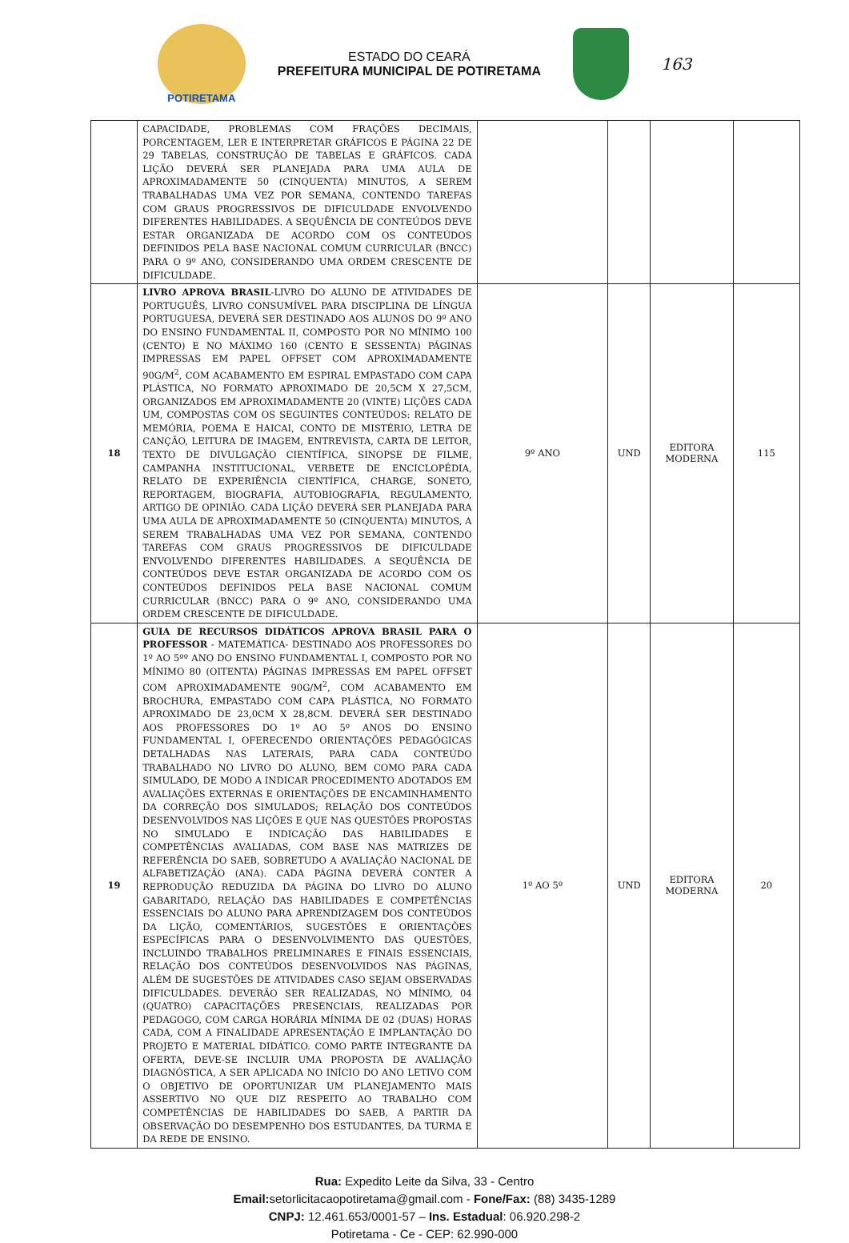POTIRETAMA
ESTADO DO CEARÁ
PREFEITURA MUNICIPAL DE POTIRETAMA
163
| | CAPACIDADE, PROBLEMAS COM FRAÇÕES DECIMAIS, PORCENTAGEM, LER E INTERPRETAR GRÁFICOS E PÁGINA 22 DE 29 TABELAS, CONSTRUÇÃO DE TABELAS E GRÁFICOS. CADA LIÇÃO DEVERÁ SER PLANEJADA PARA UMA AULA DE APROXIMADAMENTE 50 (CINQUENTA) MINUTOS, A SEREM TRABALHADAS UMA VEZ POR SEMANA, CONTENDO TAREFAS COM GRAUS PROGRESSIVOS DE DIFICULDADE ENVOLVENDO DIFERENTES HABILIDADES. A SEQUÊNCIA DE CONTEÚDOS DEVE ESTAR ORGANIZADA DE ACORDO COM OS CONTEÚDOS DEFINIDOS PELA BASE NACIONAL COMUM CURRICULAR (BNCC) PARA O 9º ANO, CONSIDERANDO UMA ORDEM CRESCENTE DE DIFICULDADE. | | | | |
| 18 | LIVRO APROVA BRASIL -LIVRO DO ALUNO DE ATIVIDADES DE PORTUGUÊS, LIVRO CONSUMÍVEL PARA DISCIPLINA DE LÍNGUA PORTUGUESA, DEVERÁ SER DESTINADO AOS ALUNOS DO 9º ANO DO ENSINO FUNDAMENTAL II, COMPOSTO POR NO MÍNIMO 100 (CENTO) E NO MÁXIMO 160 (CENTO E SESSENTA) PÁGINAS IMPRESSAS EM PAPEL OFFSET COM APROXIMADAMENTE 90G/M<sup>2</sup>, COM ACABAMENTO EM ESPIRAL EMPASTADO COM CAPA PLÁSTICA, NO FORMATO APROXIMADO DE 20,5CM X 27,5CM, ORGANIZADOS EM APROXIMADAMENTE 20 (VINTE) LIÇÕES CADA UM, COMPOSTAS COM OS SEGUINTES CONTEÚDOS: RELATO DE MEMÓRIA, POEMA E HAICAI, CONTO DE MISTÉRIO, LETRA DE CANÇÃO, LEITURA DE IMAGEM, ENTREVISTA, CARTA DE LEITOR, TEXTO DE DIVULGAÇÃO CIENTÍFICA, SINOPSE DE FILME, CAMPANHA INSTITUCIONAL, VERBETE DE ENCICLOPÉDIA, RELATO DE EXPERIÊNCIA CIENTÍFICA, CHARGE, SONETO, REPORTAGEM, BIOGRAFIA, AUTOBIOGRAFIA, REGULAMENTO, ARTIGO DE OPINIÃO. CADA LIÇÃO DEVERÁ SER PLANEJADA PARA UMA AULA DE APROXIMADAMENTE 50 (CINQUENTA) MINUTOS, A SEREM TRABALHADAS UMA VEZ POR SEMANA, CONTENDO TAREFAS COM GRAUS PROGRESSIVOS DE DIFICULDADE ENVOLVENDO DIFERENTES HABILIDADES. A SEQUÊNCIA DE CONTEÚDOS DEVE ESTAR ORGANIZADA DE ACORDO COM OS CONTEÚDOS DEFINIDOS PELA BASE NACIONAL COMUM CURRICULAR (BNCC) PARA O 9º ANO, CONSIDERANDO UMA ORDEM CRESCENTE DE DIFICULDADE. | 9º ANO | UND | EDITORA MODERNA | 115 |
| 19 | GUIA DE RECURSOS DIDÁTICOS APROVA BRASIL PARA O PROFESSOR - MATEMÁTICA- DESTINADO AOS PROFESSORES DO 1º AO 5ºº ANO DO ENSINO FUNDAMENTAL I, COMPOSTO POR NO MÍNIMO 80 (OITENTA) PÁGINAS IMPRESSAS EM PAPEL OFFSET COM APROXIMADAMENTE 90G/M<sup>2</sup>, COM ACABAMENTO EM BROCHURA, EMPASTADO COM CAPA PLÁSTICA, NO FORMATO APROXIMADO DE 23,0CM X 28,8CM. DEVERÁ SER DESTINADO AOS PROFESSORES DO 1º AO 5º ANOS DO ENSINO FUNDAMENTAL I, OFERECENDO ORIENTAÇÕES PEDAGÓGICAS DETALHADAS NAS LATERAIS, PARA CADA CONTEÚDO TRABALHADO NO LIVRO DO ALUNO, BEM COMO PARA CADA SIMULADO, DE MODO A INDICAR PROCEDIMENTO ADOTADOS EM AVALIAÇÕES EXTERNAS E ORIENTAÇÕES DE ENCAMINHAMENTO DA CORREÇÃO DOS SIMULADOS; RELAÇÃO DOS CONTEÚDOS DESENVOLVIDOS NAS LIÇÕES E QUE NAS QUESTÕES PROPOSTAS NO SIMULADO E INDICAÇÃO DAS HABILIDADES E COMPETÊNCIAS AVALIADAS, COM BASE NAS MATRIZES DE REFERÊNCIA DO SAEB, SOBRETUDO A AVALIAÇÃO NACIONAL DE ALFABETIZAÇÃO (ANA). CADA PÁGINA DEVERÁ CONTER A REPRODUÇÃO REDUZIDA DA PÁGINA DO LIVRO DO ALUNO GABARITADO, RELAÇÃO DAS HABILIDADES E COMPETÊNCIAS ESSENCIAIS DO ALUNO PARA APRENDIZAGEM DOS CONTEÚDOS DA LIÇÃO, COMENTÁRIOS, SUGESTÕES E ORIENTAÇÕES ESPECÍFICAS PARA O DESENVOLVIMENTO DAS QUESTÕES, INCLUINDO TRABALHOS PRELIMINARES E FINAIS ESSENCIAIS, RELAÇÃO DOS CONTEÚDOS DESENVOLVIDOS NAS PÁGINAS, ALÉM DE SUGESTÕES DE ATIVIDADES CASO SEJAM OBSERVADAS DIFICULDADES. DEVERÃO SER REALIZADAS, NO MÍNIMO, 04 (QUATRO) CAPACITAÇÕES PRESENCIAIS, REALIZADAS POR PEDAGOGO, COM CARGA HORÁRIA MÍNIMA DE 02 (DUAS) HORAS CADA, COM A FINALIDADE APRESENTAÇÃO E IMPLANTAÇÃO DO PROJETO E MATERIAL DIDÁTICO. COMO PARTE INTEGRANTE DA OFERTA, DEVE-SE INCLUIR UMA PROPOSTA DE AVALIAÇÃO DIAGNÓSTICA, A SER APLICADA NO INÍCIO DO ANO LETIVO COM O OBJETIVO DE OPORTUNIZAR UM PLANEJAMENTO MAIS ASSERTIVO NO QUE DIZ RESPEITO AO TRABALHO COM COMPETÊNCIAS DE HABILIDADES DO SAEB, A PARTIR DA OBSERVAÇÃO DO DESEMPENHO DOS ESTUDANTES, DA TURMA E DA REDE DE ENSINO. | 1º AO 5º | UND | EDITORA MODERNA | 20 |
Rua: Expedito Leite da Silva, 33 - Centro
Email: setorlicitacaopotiretama@gmail.com - Fone/Fax: (88) 3435-1289
CNPJ: 12.461.653/0001-57 – Ins. Estadual: 06.920.298-2
Potiretama - Ce - CEP: 62.990-000